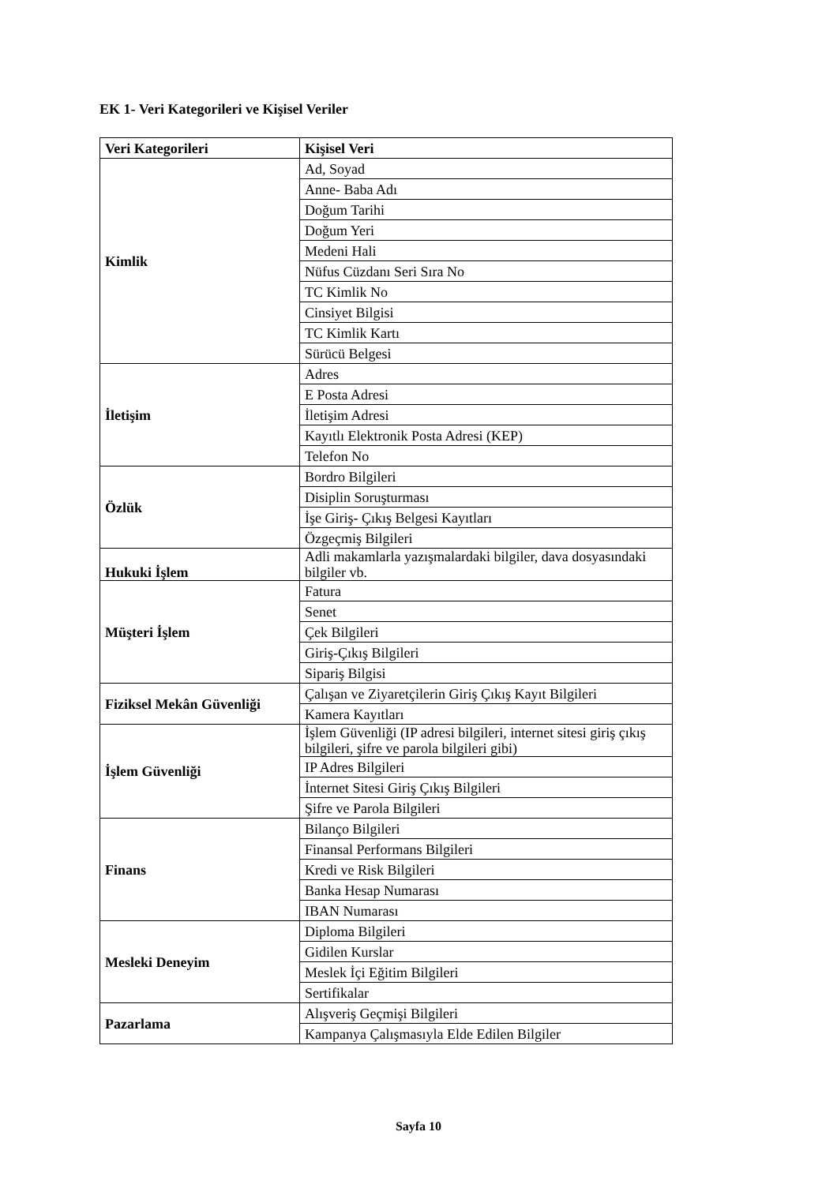EK 1- Veri Kategorileri ve Kişisel Veriler
| Veri Kategorileri | Kişisel Veri |
| --- | --- |
| Kimlik | Ad, Soyad |
| | Anne- Baba Adı |
| | Doğum Tarihi |
| | Doğum Yeri |
| | Medeni Hali |
| | Nüfus Cüzdanı Seri Sıra No |
| | TC Kimlik No |
| | Cinsiyet Bilgisi |
| | TC Kimlik Kartı |
| | Sürücü Belgesi |
| İletişim | Adres |
| | E Posta Adresi |
| | İletişim Adresi |
| | Kayıtlı Elektronik Posta Adresi (KEP) |
| | Telefon No |
| Özlük | Bordro Bilgileri |
| | Disiplin Soruşturması |
| | İşe Giriş- Çıkış Belgesi Kayıtları |
| | Özgeçmiş Bilgileri |
| Hukuki İşlem | Adli makamlarla yazışmalardaki bilgiler, dava dosyasındaki bilgiler vb. |
| Müşteri İşlem | Fatura |
| | Senet |
| | Çek Bilgileri |
| | Giriş-Çıkış Bilgileri |
| | Sipariş Bilgisi |
| Fiziksel Mekân Güvenliği | Çalışan ve Ziyaretçilerin Giriş Çıkış Kayıt Bilgileri |
| | Kamera Kayıtları |
| İşlem Güvenliği | İşlem Güvenliği (IP adresi bilgileri, internet sitesi giriş çıkış bilgileri, şifre ve parola bilgileri gibi) |
| | IP Adres Bilgileri |
| | İnternet Sitesi Giriş Çıkış Bilgileri |
| | Şifre ve Parola Bilgileri |
| Finans | Bilanço Bilgileri |
| | Finansal Performans Bilgileri |
| | Kredi ve Risk Bilgileri |
| | Banka Hesap Numarası |
| | IBAN Numarası |
| Mesleki Deneyim | Diploma Bilgileri |
| | Gidilen Kurslar |
| | Meslek İçi Eğitim Bilgileri |
| | Sertifikalar |
| Pazarlama | Alışveriş Geçmişi Bilgileri |
| | Kampanya Çalışmasıyla Elde Edilen Bilgiler |
Sayfa 10